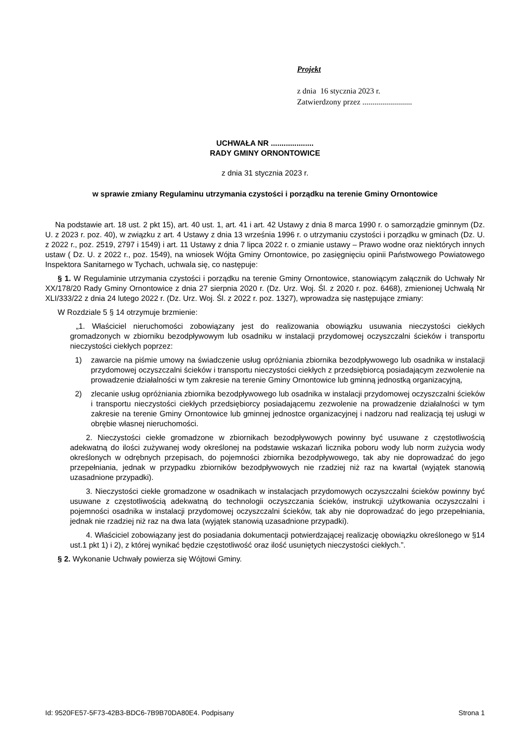Projekt
z dnia 16 stycznia 2023 r.
Zatwierdzony przez .........................
UCHWAŁA NR ....................
RADY GMINY ORNONTOWICE
z dnia 31 stycznia 2023 r.
w sprawie zmiany Regulaminu utrzymania czystości i porządku na terenie Gminy Ornontowice
Na podstawie art. 18 ust. 2 pkt 15), art. 40 ust. 1, art. 41 i art. 42 Ustawy z dnia 8 marca 1990 r. o samorządzie gminnym (Dz. U. z 2023 r. poz. 40), w związku z art. 4 Ustawy z dnia 13 września 1996 r. o utrzymaniu czystości i porządku w gminach (Dz. U. z 2022 r., poz. 2519, 2797 i 1549) i art. 11 Ustawy z dnia 7 lipca 2022 r. o zmianie ustawy – Prawo wodne oraz niektórych innych ustaw ( Dz. U. z 2022 r., poz. 1549), na wniosek Wójta Gminy Ornontowice, po zasięgnięciu opinii Państwowego Powiatowego Inspektora Sanitarnego w Tychach, uchwala się, co następuje:
§ 1. W Regulaminie utrzymania czystości i porządku na terenie Gminy Ornontowice, stanowiącym załącznik do Uchwały Nr XX/178/20 Rady Gminy Ornontowice z dnia 27 sierpnia 2020 r. (Dz. Urz. Woj. Śl. z 2020 r. poz. 6468), zmienionej Uchwałą Nr XLI/333/22 z dnia 24 lutego 2022 r. (Dz. Urz. Woj. Śl. z 2022 r. poz. 1327), wprowadza się następujące zmiany:
W Rozdziale 5 § 14 otrzymuje brzmienie:
„1. Właściciel nieruchomości zobowiązany jest do realizowania obowiązku usuwania nieczystości ciekłych gromadzonych w zbiorniku bezodpływowym lub osadniku w instalacji przydomowej oczyszczalni ścieków i transportu nieczystości ciekłych poprzez:
1) zawarcie na piśmie umowy na świadczenie usług opróżniania zbiornika bezodpływowego lub osadnika w instalacji przydomowej oczyszczalni ścieków i transportu nieczystości ciekłych z przedsiębiorcą posiadającym zezwolenie na prowadzenie działalności w tym zakresie na terenie Gminy Ornontowice lub gminną jednostką organizacyjną,
2) zlecanie usług opróżniania zbiornika bezodpływowego lub osadnika w instalacji przydomowej oczyszczalni ścieków i transportu nieczystości ciekłych przedsiębiorcy posiadającemu zezwolenie na prowadzenie działalności w tym zakresie na terenie Gminy Ornontowice lub gminnej jednostce organizacyjnej i nadzoru nad realizacją tej usługi w obrębie własnej nieruchomości.
2. Nieczystości ciekłe gromadzone w zbiornikach bezodpływowych powinny być usuwane z częstotliwością adekwatną do ilości zużywanej wody określonej na podstawie wskazań licznika poboru wody lub norm zużycia wody określonych w odrębnych przepisach, do pojemności zbiornika bezodpływowego, tak aby nie doprowadzać do jego przepełniania, jednak w przypadku zbiorników bezodpływowych nie rzadziej niż raz na kwartał (wyjątek stanowią uzasadnione przypadki).
3. Nieczystości ciekłe gromadzone w osadnikach w instalacjach przydomowych oczyszczalni ścieków powinny być usuwane z częstotliwością adekwatną do technologii oczyszczania ścieków, instrukcji użytkowania oczyszczalni i pojemności osadnika w instalacji przydomowej oczyszczalni ścieków, tak aby nie doprowadzać do jego przepełniania, jednak nie rzadziej niż raz na dwa lata (wyjątek stanowią uzasadnione przypadki).
4. Właściciel zobowiązany jest do posiadania dokumentacji potwierdzającej realizację obowiązku określonego w §14 ust.1 pkt 1) i 2), z której wynikać będzie częstotliwość oraz ilość usuniętych nieczystości ciekłych.”.
§ 2. Wykonanie Uchwały powierza się Wójtowi Gminy.
Id: 9520FE57-5F73-42B3-BDC6-7B9B70DA80E4. Podpisany Strona 1